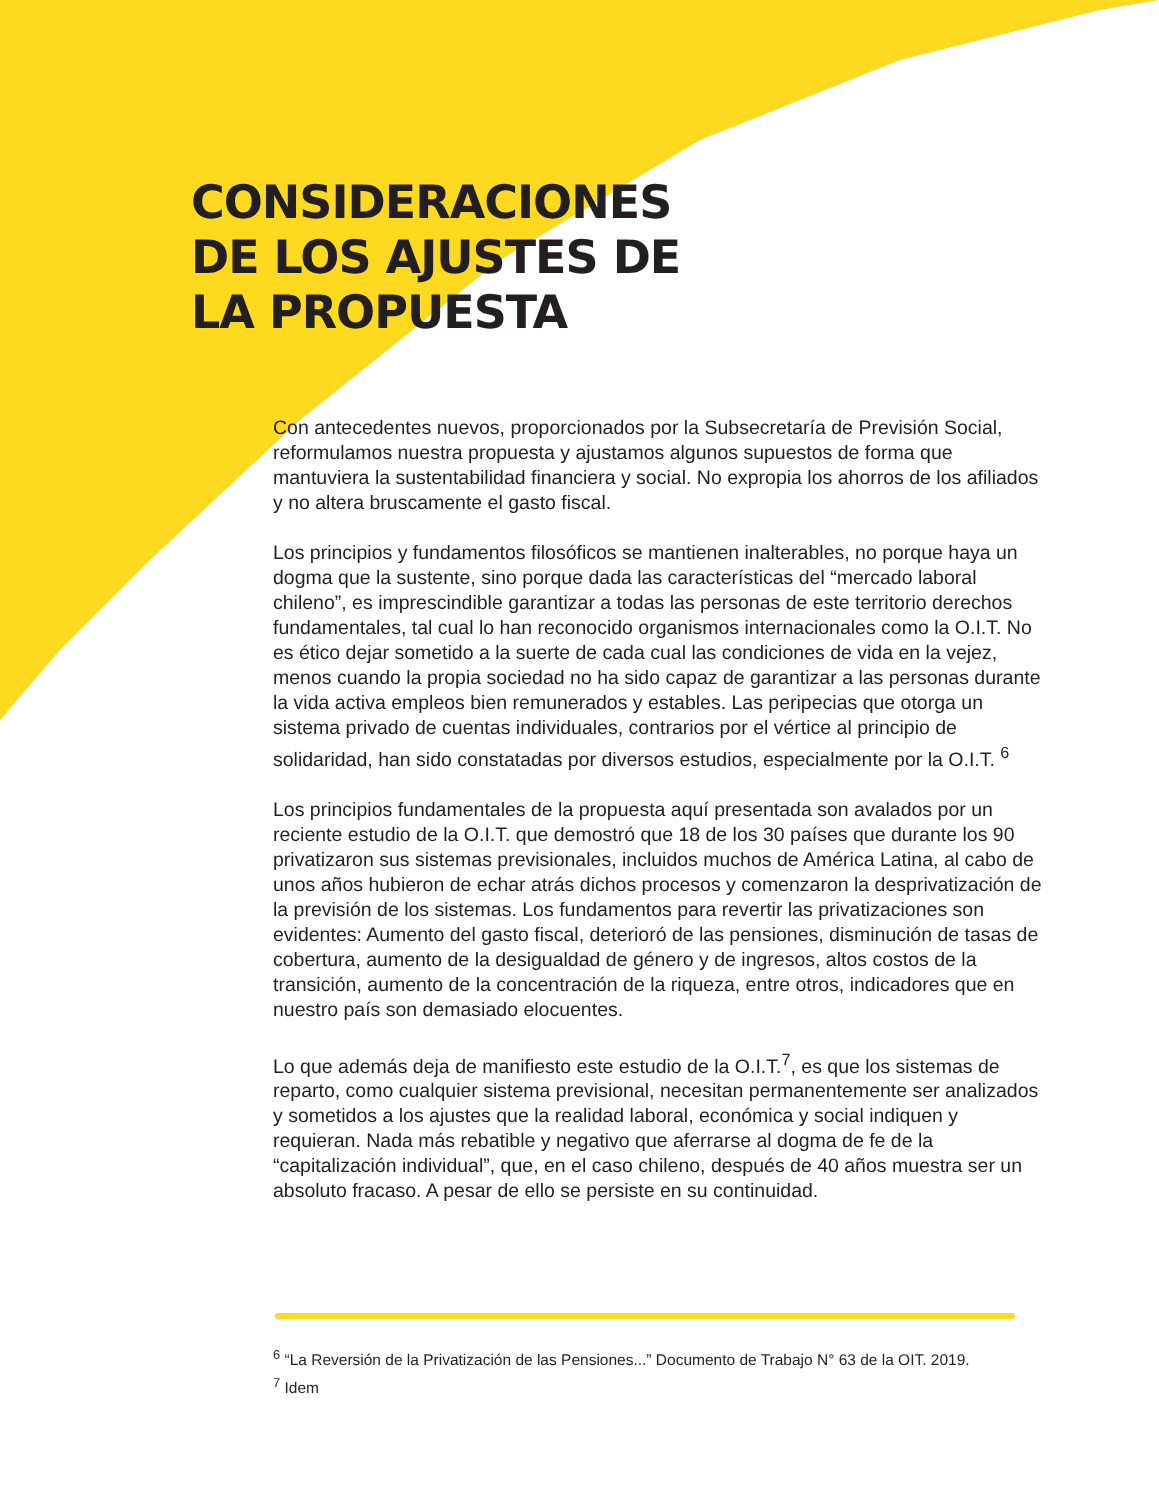CONSIDERACIONES
DE LOS AJUSTES DE
LA PROPUESTA
Con antecedentes nuevos, proporcionados por la Subsecretaría de Previsión Social, reformulamos nuestra propuesta y ajustamos algunos supuestos de forma que mantuviera la sustentabilidad financiera y social. No expropia los ahorros de los afiliados y no altera bruscamente el gasto fiscal.
Los principios y fundamentos filosóficos se mantienen inalterables, no porque haya un dogma que la sustente, sino porque dada las características del “mercado laboral chileno”, es imprescindible garantizar a todas las personas de este territorio derechos fundamentales, tal cual lo han reconocido organismos internacionales como la O.I.T. No es ético dejar sometido a la suerte de cada cual las condiciones de vida en la vejez, menos cuando la propia sociedad no ha sido capaz de garantizar a las personas durante la vida activa empleos bien remunerados y estables. Las peripecias que otorga un sistema privado de cuentas individuales, contrarios por el vértice al principio de solidaridad, han sido constatadas por diversos estudios, especialmente por la O.I.T. <sup>6</sup>
Los principios fundamentales de la propuesta aquí presentada son avalados por un reciente estudio de la O.I.T. que demostró que 18 de los 30 países que durante los 90 privatizaron sus sistemas previsionales, incluidos muchos de América Latina, al cabo de unos años hubieron de echar atrás dichos procesos y comenzaron la desprivatización de la previsión de los sistemas. Los fundamentos para revertir las privatizaciones son evidentes: Aumento del gasto fiscal, deterioró de las pensiones, disminución de tasas de cobertura, aumento de la desigualdad de género y de ingresos, altos costos de la transición, aumento de la concentración de la riqueza, entre otros, indicadores que en nuestro país son demasiado elocuentes.
Lo que además deja de manifiesto este estudio de la O.I.T.<sup>7</sup>, es que los sistemas de reparto, como cualquier sistema previsional, necesitan permanentemente ser analizados y sometidos a los ajustes que la realidad laboral, económica y social indiquen y requieran. Nada más rebatible y negativo que aferrarse al dogma de fe de la “capitalización individual”, que, en el caso chileno, después de 40 años muestra ser un absoluto fracaso. A pesar de ello se persiste en su continuidad.
<sup>6</sup> “La Reversión de la Privatización de las Pensiones...” Documento de Trabajo N° 63 de la OIT. 2019.
<sup>7</sup> Idem